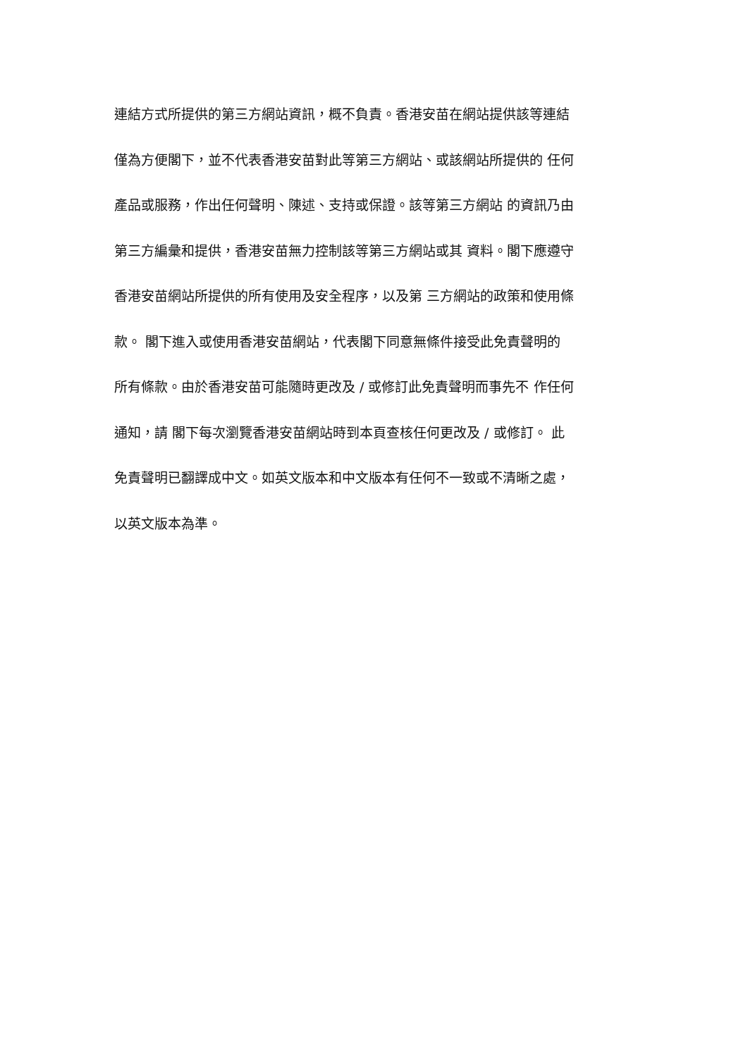連結方式所提供的第三方網站資訊，概不負責。香港安苗在網站提供該等連結
僅為方便閣下，並不代表香港安苗對此等第三方網站、或該網站所提供的 任何
產品或服務，作出任何聲明、陳述、支持或保證。該等第三方網站 的資訊乃由
第三方編彙和提供，香港安苗無力控制該等第三方網站或其 資料。閣下應遵守
香港安苗網站所提供的所有使用及安全程序，以及第 三方網站的政策和使用條
款。 閣下進入或使用香港安苗網站，代表閣下同意無條件接受此免責聲明的
所有條款。由於香港安苗可能隨時更改及 / 或修訂此免責聲明而事先不 作任何
通知，請 閣下每次瀏覽香港安苗網站時到本頁查核任何更改及 / 或修訂。 此
免責聲明已翻譯成中文。如英文版本和中文版本有任何不一致或不清晰之處，
以英文版本為準。